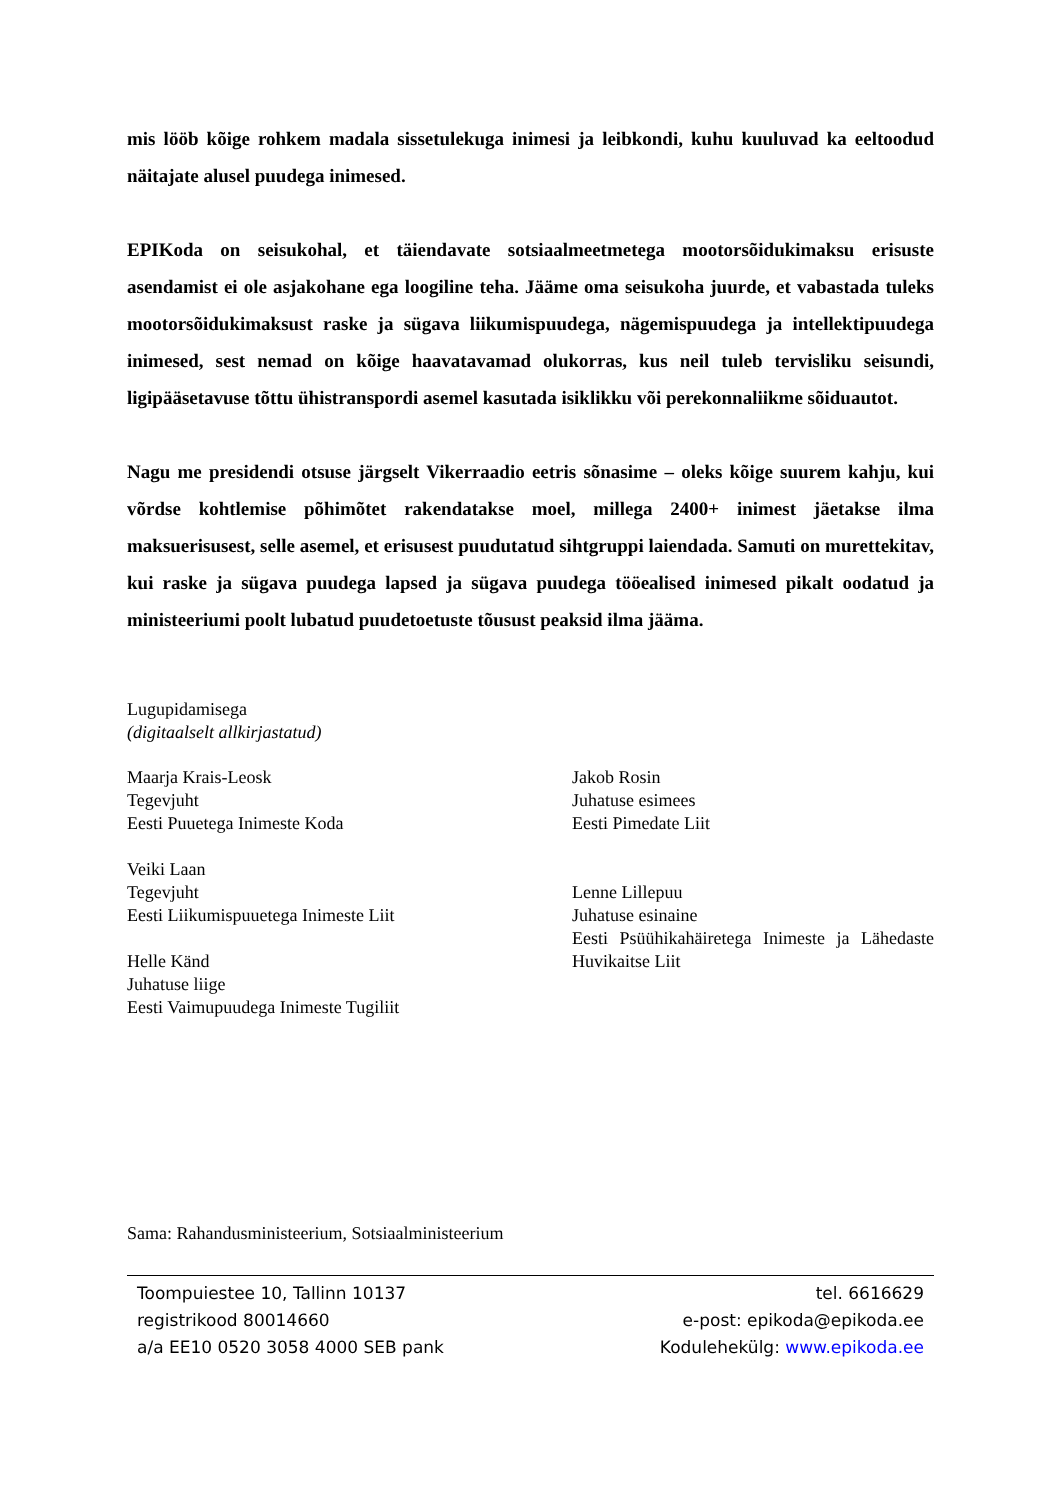mis lööb kõige rohkem madala sissetulekuga inimesi ja leibkondi, kuhu kuuluvad ka eeltoodud näitajate alusel puudega inimesed.
EPIKoda on seisukohal, et täiendavate sotsiaalmeetmetega mootorsõidukimaksu erisuste asendamist ei ole asjakohane ega loogiline teha. Jääme oma seisukoha juurde, et vabastada tuleks mootorsõidukimaksust raske ja sügava liikumispuudega, nägemispuudega ja intellektipuudega inimesed, sest nemad on kõige haavatavamad olukorras, kus neil tuleb tervisliku seisundi, ligipääsetavuse tõttu ühistranspordi asemel kasutada isiklikku või perekonnaliikme sõiduautot.
Nagu me presidendi otsuse järgselt Vikerraadio eetris sõnasime – oleks kõige suurem kahju, kui võrdse kohtlemise põhimõtet rakendatakse moel, millega 2400+ inimest jäetakse ilma maksuerisusest, selle asemel, et erisusest puudutatud sihtgruppi laiendada. Samuti on murettekitav, kui raske ja sügava puudega lapsed ja sügava puudega tööealised inimesed pikalt oodatud ja ministeeriumi poolt lubatud puudetoetuste tõusust peaksid ilma jääma.
Lugupidamisega
(digitaalselt allkirjastatud)
Maarja Krais-Leosk
Tegevjuht
Eesti Puuetega Inimeste Koda
Veiki Laan
Tegevjuht
Eesti Liikumispuuetega Inimeste Liit
Helle Känd
Juhatuse liige
Eesti Vaimupuudega Inimeste Tugiliit
Jakob Rosin
Juhatuse esimees
Eesti Pimedate Liit
Lenne Lillepuu
Juhatuse esinaine
Eesti Psüühikahäiretega Inimeste ja Lähedaste Huvikaitse Liit
Sama: Rahandusministeerium, Sotsiaalministeerium
Toompuiestee 10, Tallinn 10137
registrikood 80014660
a/a EE10 0520 3058 4000 SEB pank
tel. 6616629
e-post: epikoda@epikoda.ee
Kodulehekülg: www.epikoda.ee